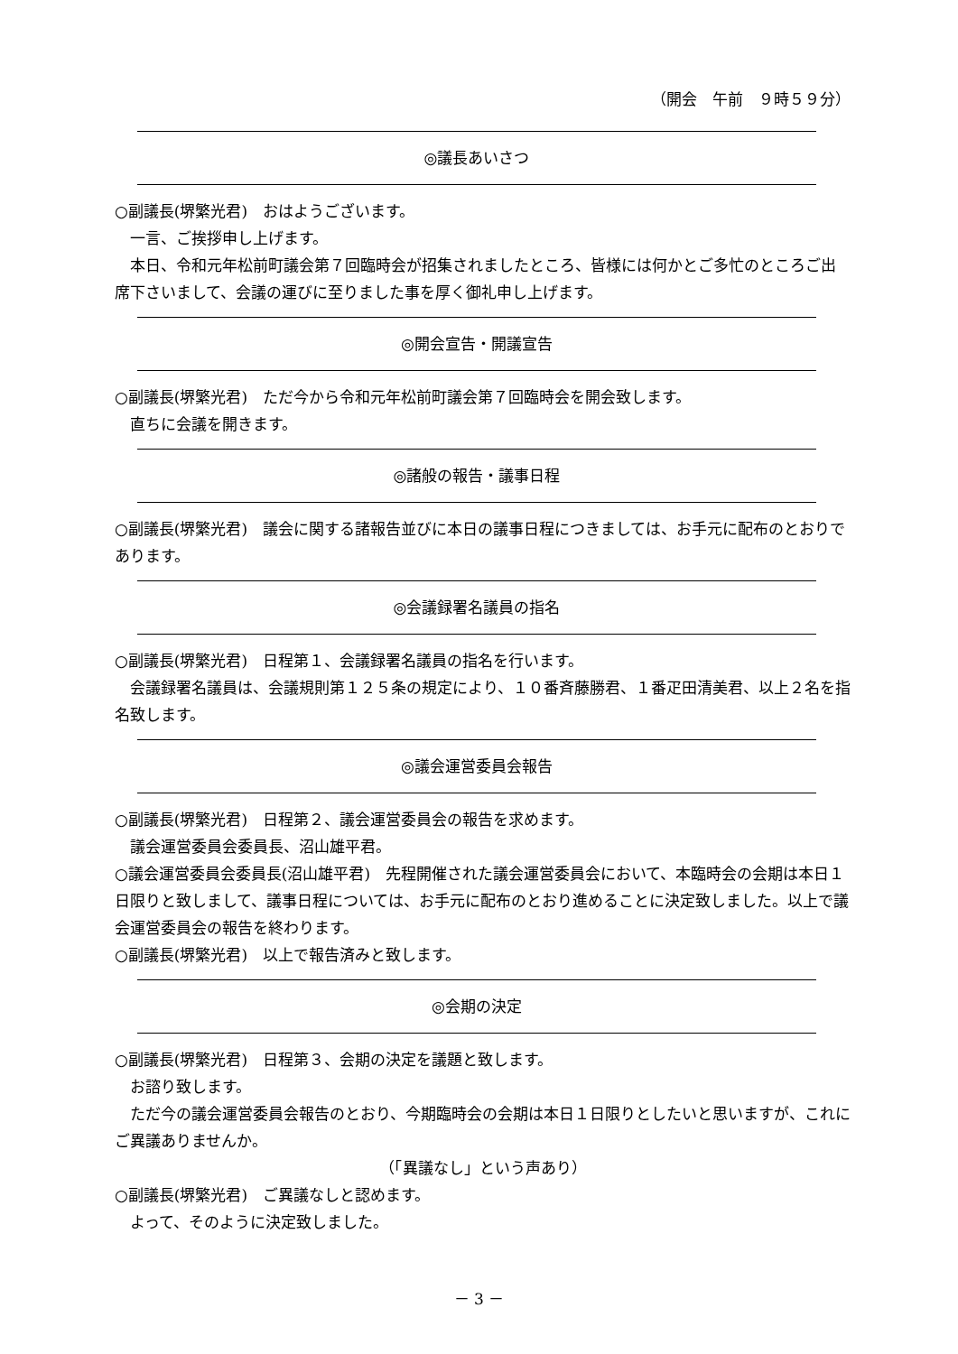（開会　午前　９時５９分）
◎議長あいさつ
○副議長(堺繁光君)　おはようございます。
一言、ご挨拶申し上げます。
本日、令和元年松前町議会第７回臨時会が招集されましたところ、皆様には何かとご多忙のところご出席下さいまして、会議の運びに至りました事を厚く御礼申し上げます。
◎開会宣告・開議宣告
○副議長(堺繁光君)　ただ今から令和元年松前町議会第７回臨時会を開会致します。
直ちに会議を開きます。
◎諸般の報告・議事日程
○副議長(堺繁光君)　議会に関する諸報告並びに本日の議事日程につきましては、お手元に配布のとおりであります。
◎会議録署名議員の指名
○副議長(堺繁光君)　日程第１、会議録署名議員の指名を行います。
会議録署名議員は、会議規則第１２５条の規定により、１０番斉藤勝君、１番疋田清美君、以上２名を指名致します。
◎議会運営委員会報告
○副議長(堺繁光君)　日程第２、議会運営委員会の報告を求めます。
議会運営委員会委員長、沼山雄平君。
○議会運営委員会委員長(沼山雄平君)　先程開催された議会運営委員会において、本臨時会の会期は本日１日限りと致しまして、議事日程については、お手元に配布のとおり進めることに決定致しました。以上で議会運営委員会の報告を終わります。
○副議長(堺繁光君)　以上で報告済みと致します。
◎会期の決定
○副議長(堺繁光君)　日程第３、会期の決定を議題と致します。
お諮り致します。
ただ今の議会運営委員会報告のとおり、今期臨時会の会期は本日１日限りとしたいと思いますが、これにご異議ありませんか。
（「異議なし」という声あり）
○副議長(堺繁光君)　ご異議なしと認めます。
よって、そのように決定致しました。
－ 3 －